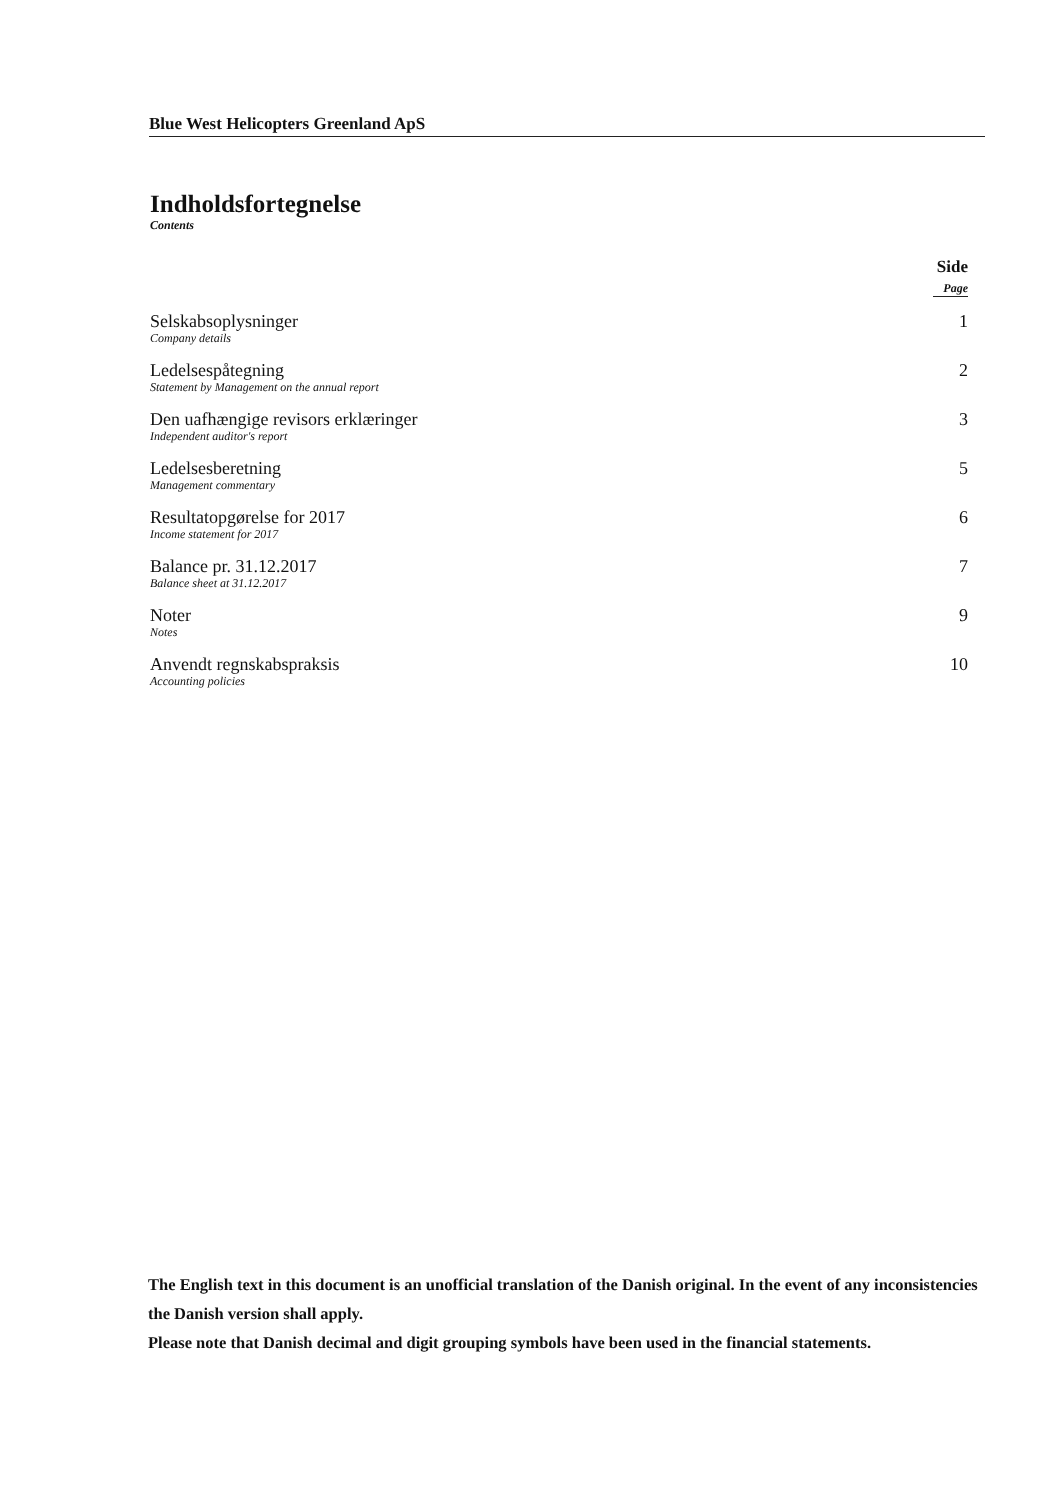Blue West Helicopters Greenland ApS
Indholdsfortegnelse
Contents
Side
Page
Selskabsoplysninger
Company details
1
Ledelsespåtegning
Statement by Management on the annual report
2
Den uafhængige revisors erklæringer
Independent auditor's report
3
Ledelsesberetning
Management commentary
5
Resultatopgørelse for 2017
Income statement for 2017
6
Balance pr. 31.12.2017
Balance sheet at 31.12.2017
7
Noter
Notes
9
Anvendt regnskabspraksis
Accounting policies
10
The English text in this document is an unofficial translation of the Danish original. In the event of any inconsistencies the Danish version shall apply.
Please note that Danish decimal and digit grouping symbols have been used in the financial statements.